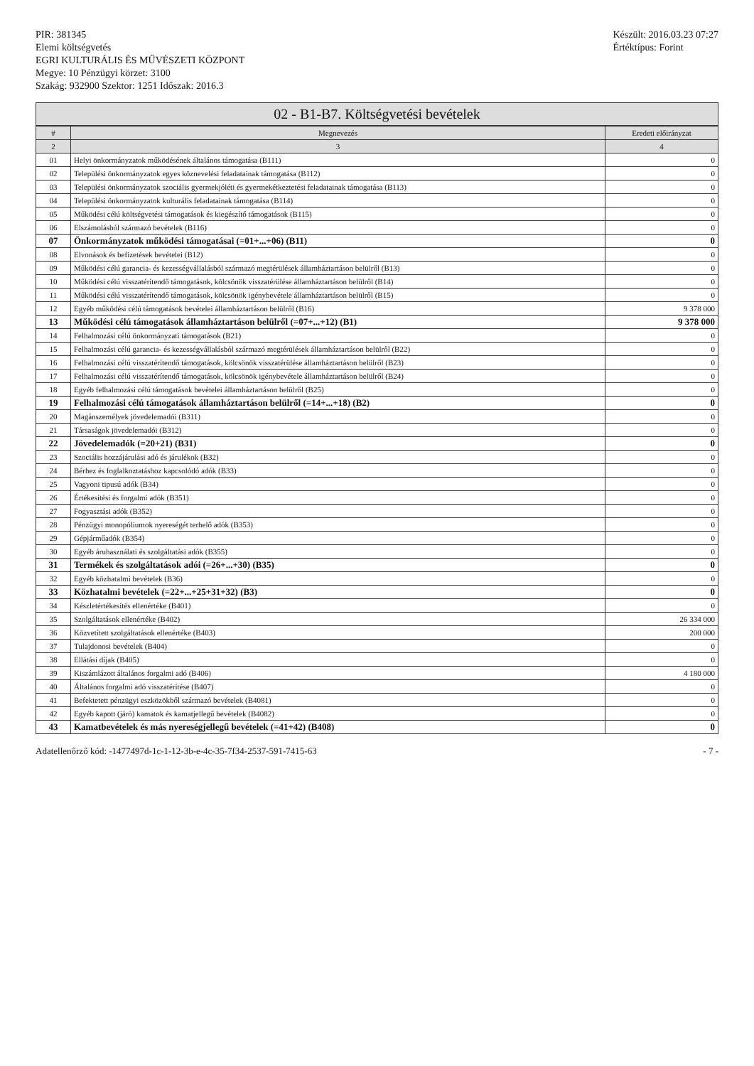PIR: 381345
Elemi költségvetés
EGRI KULTURÁLIS ÉS MŰVÉSZETI KÖZPONT
Megye: 10 Pénzügyi körzet: 3100
Szakág: 932900 Szektor: 1251 Időszak: 2016.3
Készült: 2016.03.23 07:27
Értéktípus: Forint
02 - B1-B7. Költségvetési bevételek
| # | Megnevezés | Eredeti előirányzat |
| --- | --- | --- |
| 2 | 3 | 4 |
| 01 | Helyi önkormányzatok működésének általános támogatása (B111) | 0 |
| 02 | Települési önkormányzatok egyes köznevelési feladatainak támogatása (B112) | 0 |
| 03 | Települési önkormányzatok szociális gyermekjóléti és gyermekétkeztetési feladatainak támogatása (B113) | 0 |
| 04 | Települési önkormányzatok kulturális feladatainak támogatása (B114) | 0 |
| 05 | Működési célú költségvetési támogatások és kiegészítő támogatások (B115) | 0 |
| 06 | Elszámolásból származó bevételek (B116) | 0 |
| 07 | Önkormányzatok működési támogatásai (=01+...+06) (B11) | 0 |
| 08 | Elvonások és befizetések bevételei (B12) | 0 |
| 09 | Működési célú garancia- és kezességvállalásból származó megtérülések államháztartáson belülről (B13) | 0 |
| 10 | Működési célú visszatérítendő támogatások, kölcsönök visszatérülése államháztartáson belülről (B14) | 0 |
| 11 | Működési célú visszatérítendő támogatások, kölcsönök igénybevétele államháztartáson belülről (B15) | 0 |
| 12 | Egyéb működési célú támogatások bevételei államháztartáson belülről (B16) | 9 378 000 |
| 13 | Működési célú támogatások államháztartáson belülről (=07+...+12) (B1) | 9 378 000 |
| 14 | Felhalmozási célú önkormányzati támogatások (B21) | 0 |
| 15 | Felhalmozási célú garancia- és kezességvállalásból származó megtérülések államháztartáson belülről (B22) | 0 |
| 16 | Felhalmozási célú visszatérítendő támogatások, kölcsönök visszatérülése államháztartáson belülről (B23) | 0 |
| 17 | Felhalmozási célú visszatérítendő támogatások, kölcsönök igénybevétele államháztartáson belülről (B24) | 0 |
| 18 | Egyéb felhalmozási célú támogatások bevételei államháztartáson belülről (B25) | 0 |
| 19 | Felhalmozási célú támogatások államháztartáson belülről (=14+...+18) (B2) | 0 |
| 20 | Magánszemélyek jövedelemadói (B311) | 0 |
| 21 | Társaságok jövedelemadói (B312) | 0 |
| 22 | Jövedelemadók (=20+21) (B31) | 0 |
| 23 | Szociális hozzájárulási adó és járulékok (B32) | 0 |
| 24 | Bérhez és foglalkoztatáshoz kapcsolódó adók (B33) | 0 |
| 25 | Vagyoni tipusú adók (B34) | 0 |
| 26 | Értékesítési és forgalmi adók (B351) | 0 |
| 27 | Fogyasztási adók (B352) | 0 |
| 28 | Pénzügyi monopóliumok nyereségét terhelő adók (B353) | 0 |
| 29 | Gépjárműadók (B354) | 0 |
| 30 | Egyéb áruhasználati és szolgáltatási adók (B355) | 0 |
| 31 | Termékek és szolgáltatások adói (=26+...+30) (B35) | 0 |
| 32 | Egyéb közhatalmi bevételek (B36) | 0 |
| 33 | Közhatalmi bevételek (=22+...+25+31+32) (B3) | 0 |
| 34 | Készletértékesítés ellenértéke (B401) | 0 |
| 35 | Szolgáltatások ellenértéke (B402) | 26 334 000 |
| 36 | Közvetített szolgáltatások ellenértéke (B403) | 200 000 |
| 37 | Tulajdonosi bevételek (B404) | 0 |
| 38 | Ellátási díjak (B405) | 0 |
| 39 | Kiszámlázott általános forgalmi adó (B406) | 4 180 000 |
| 40 | Általános forgalmi adó visszatérítése (B407) | 0 |
| 41 | Befektetett pénzügyi eszközökből származó bevételek (B4081) | 0 |
| 42 | Egyéb kapott (járó) kamatok és kamatjellegű bevételek (B4082) | 0 |
| 43 | Kamatbevételek és más nyereségjellegű bevételek (=41+42) (B408) | 0 |
Adatellenőrző kód: -1477497d-1c-1-12-3b-e-4c-35-7f34-2537-591-7415-63
- 7 -